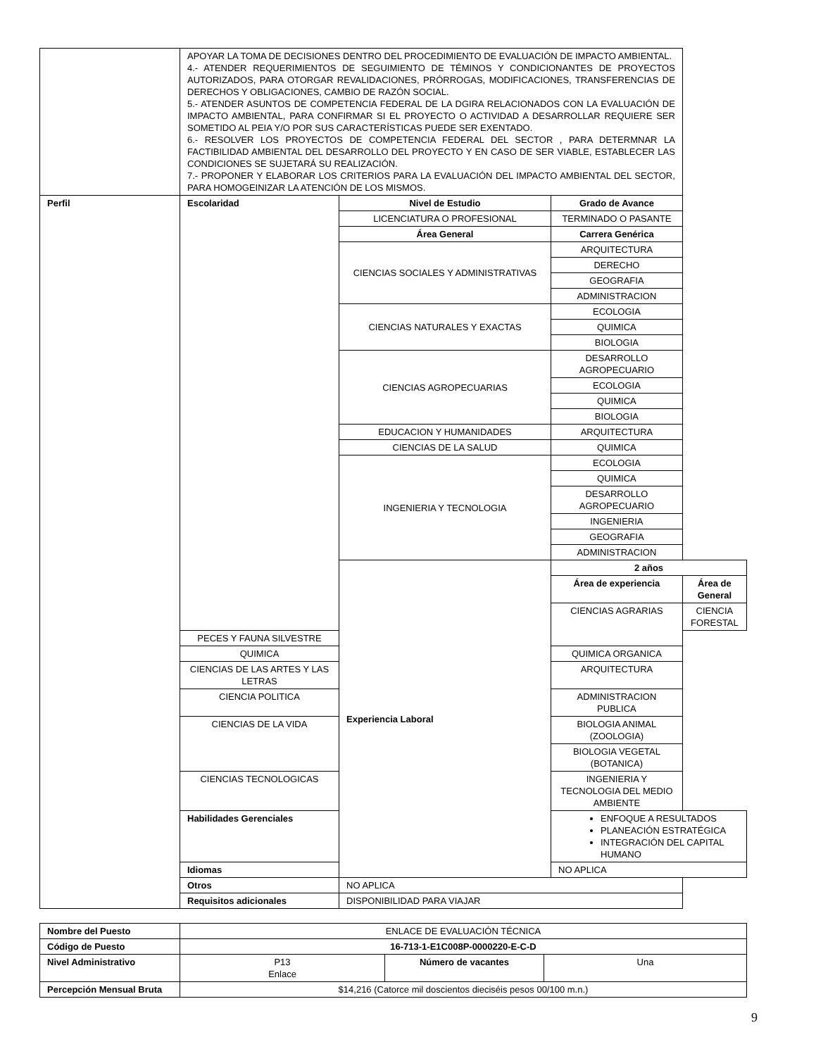| | APOYAR LA TOMA DE DECISIONES DENTRO DEL PROCEDIMIENTO DE EVALUACIÓN DE IMPACTO AMBIENTAL. 4.- ATENDER REQUERIMIENTOS DE SEGUIMIENTO DE TÉMINOS Y CONDICIONANTES DE PROYECTOS AUTORIZADOS, PARA OTORGAR REVALIDACIONES, PRÓRROGAS, MODIFICACIONES, TRANSFERENCIAS DE DERECHOS Y OBLIGACIONES, CAMBIO DE RAZÓN SOCIAL. 5.- ATENDER ASUNTOS DE COMPETENCIA FEDERAL DE LA DGIRA RELACIONADOS CON LA EVALUACIÓN DE IMPACTO AMBIENTAL, PARA CONFIRMAR SI EL PROYECTO O ACTIVIDAD A DESARROLLAR REQUIERE SER SOMETIDO AL PEIA Y/O POR SUS CARACTERÍSTICAS PUEDE SER EXENTADO. 6.- RESOLVER LOS PROYECTOS DE COMPETENCIA FEDERAL DEL SECTOR , PARA DETERMNAR LA FACTIBILIDAD AMBIENTAL DEL DESARROLLO DEL PROYECTO Y EN CASO DE SER VIABLE, ESTABLECER LAS CONDICIONES SE SUJETARÁ SU REALIZACIÓN. 7.- PROPONER Y ELABORAR LOS CRITERIOS PARA LA EVALUACIÓN DEL IMPACTO AMBIENTAL DEL SECTOR, PARA HOMOGEINIZAR LA ATENCIÓN DE LOS MISMOS. | | | |
| Perfil | Escolaridad | Nivel de Estudio | Grado de Avance | |
| | | LICENCIATURA O PROFESIONAL | TERMINADO O PASANTE | |
| | | Área General | Carrera Genérica | |
| | | CIENCIAS SOCIALES Y ADMINISTRATIVAS | ARQUITECTURA | |
| | | | DERECHO | |
| | | | GEOGRAFIA | |
| | | | ADMINISTRACION | |
| | | CIENCIAS NATURALES Y EXACTAS | ECOLOGIA | |
| | | | QUIMICA | |
| | | | BIOLOGIA | |
| | | CIENCIAS AGROPECUARIAS | DESARROLLO AGROPECUARIO | |
| | | | ECOLOGIA | |
| | | | QUIMICA | |
| | | | BIOLOGIA | |
| | | EDUCACION Y HUMANIDADES | ARQUITECTURA | |
| | | CIENCIAS DE LA SALUD | QUIMICA | |
| | | INGENIERIA Y TECNOLOGIA | ECOLOGIA | |
| | | | QUIMICA | |
| | | | DESARROLLO AGROPECUARIO | |
| | | | INGENIERIA | |
| | | | GEOGRAFIA | |
| | | | ADMINISTRACION | |
| | | Experiencia Laboral | 2 años | |
| | | | Área de experiencia | Área de General |
| | | | CIENCIAS AGRARIAS | CIENCIA FORESTAL |
| | PECES Y FAUNA SILVESTRE | | | |
| | QUIMICA | | QUIMICA ORGANICA | |
| | CIENCIAS DE LAS ARTES Y LAS LETRAS | | ARQUITECTURA | |
| | CIENCIA POLITICA | | ADMINISTRACION PUBLICA | |
| | CIENCIAS DE LA VIDA | | BIOLOGIA ANIMAL (ZOOLOGIA) | |
| | | | BIOLOGIA VEGETAL (BOTANICA) | |
| | CIENCIAS TECNOLOGICAS | | INGENIERIA Y TECNOLOGIA DEL MEDIO AMBIENTE | |
| | Habilidades Gerenciales | | ENFOQUE A RESULTADOS PLANEACIÓN ESTRATÉGICA INTEGRACIÓN DEL CAPITAL HUMANO | |
| | Idiomas | | NO APLICA | |
| | Otros | NO APLICA | | |
| | Requisitos adicionales | DISPONIBILIDAD PARA VIAJAR | | |
| Nombre del Puesto | ENLACE DE EVALUACIÓN TÉCNICA | | |
| Código de Puesto | 16-713-1-E1C008P-0000220-E-C-D | | |
| Nivel Administrativo | P13 Enlace | Número de vacantes | Una |
| Percepción Mensual Bruta | $14,216 (Catorce mil doscientos dieciséis pesos 00/100 m.n.) | | |
9